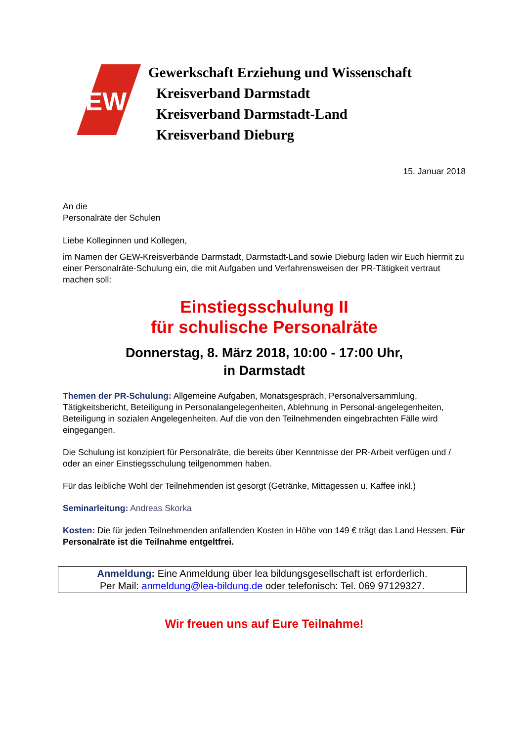GEW
Gewerkschaft Erziehung und Wissenschaft
Kreisverband Darmstadt
Kreisverband Darmstadt-Land
Kreisverband Dieburg
15. Januar 2018
An die
Personalräte der Schulen
Liebe Kolleginnen und Kollegen,
im Namen der GEW-Kreisverbände Darmstadt, Darmstadt-Land sowie Dieburg laden wir Euch hiermit zu einer Personalräte-Schulung ein, die mit Aufgaben und Verfahrensweisen der PR-Tätigkeit vertraut machen soll:
Einstiegsschulung II
für schulische Personalräte
Donnerstag, 8. März 2018, 10:00 - 17:00 Uhr,
in Darmstadt
Themen der PR-Schulung: Allgemeine Aufgaben, Monatsgespräch, Personalversammlung, Tätigkeitsbericht, Beteiligung in Personalangelegenheiten, Ablehnung in Personal-angelegenheiten, Beteiligung in sozialen Angelegenheiten. Auf die von den Teilnehmenden eingebrachten Fälle wird eingegangen.
Die Schulung ist konzipiert für Personalräte, die bereits über Kenntnisse der PR-Arbeit verfügen und / oder an einer Einstiegsschulung teilgenommen haben.
Für das leibliche Wohl der Teilnehmenden ist gesorgt (Getränke, Mittagessen u. Kaffee inkl.)
Seminarleitung: Andreas Skorka
Kosten: Die für jeden Teilnehmenden anfallenden Kosten in Höhe von 149 € trägt das Land Hessen. Für Personalräte ist die Teilnahme entgeltfrei.
Anmeldung: Eine Anmeldung über lea bildungsgesellschaft ist erforderlich.
Per Mail: anmeldung@lea-bildung.de oder telefonisch: Tel. 069 97129327.
Wir freuen uns auf Eure Teilnahme!